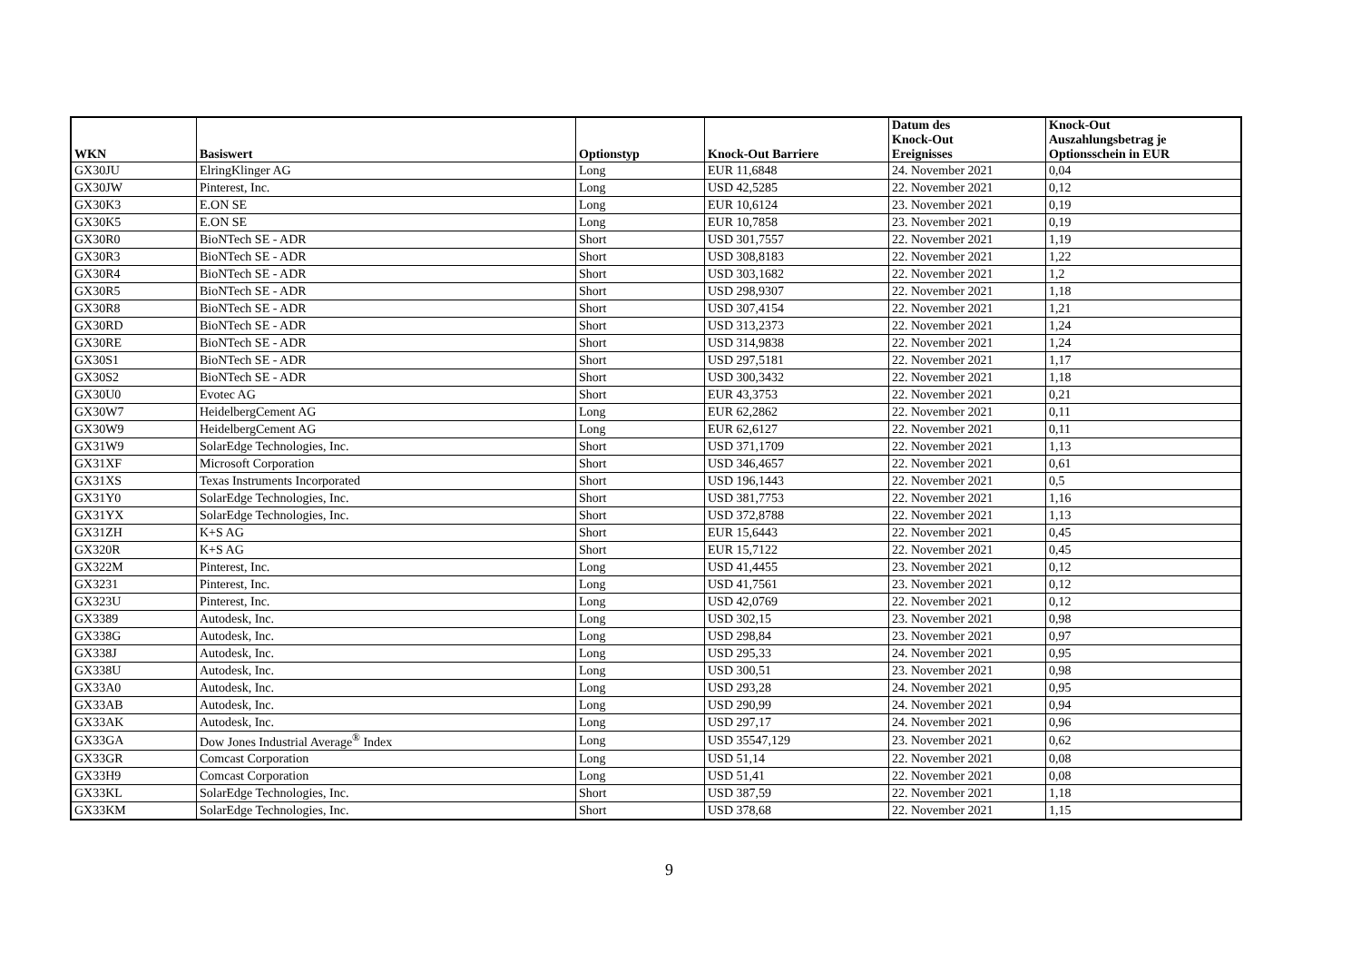| WKN | Basiswert | Optionstyp | Knock-Out Barriere | Datum des Knock-Out Ereignisses | Knock-Out Auszahlungsbetrag je Optionsschein in EUR |
| --- | --- | --- | --- | --- | --- |
| GX30JU | ElringKlinger AG | Long | EUR 11,6848 | 24. November 2021 | 0,04 |
| GX30JW | Pinterest, Inc. | Long | USD 42,5285 | 22. November 2021 | 0,12 |
| GX30K3 | E.ON SE | Long | EUR 10,6124 | 23. November 2021 | 0,19 |
| GX30K5 | E.ON SE | Long | EUR 10,7858 | 23. November 2021 | 0,19 |
| GX30R0 | BioNTech SE - ADR | Short | USD 301,7557 | 22. November 2021 | 1,19 |
| GX30R3 | BioNTech SE - ADR | Short | USD 308,8183 | 22. November 2021 | 1,22 |
| GX30R4 | BioNTech SE - ADR | Short | USD 303,1682 | 22. November 2021 | 1,2 |
| GX30R5 | BioNTech SE - ADR | Short | USD 298,9307 | 22. November 2021 | 1,18 |
| GX30R8 | BioNTech SE - ADR | Short | USD 307,4154 | 22. November 2021 | 1,21 |
| GX30RD | BioNTech SE - ADR | Short | USD 313,2373 | 22. November 2021 | 1,24 |
| GX30RE | BioNTech SE - ADR | Short | USD 314,9838 | 22. November 2021 | 1,24 |
| GX30S1 | BioNTech SE - ADR | Short | USD 297,5181 | 22. November 2021 | 1,17 |
| GX30S2 | BioNTech SE - ADR | Short | USD 300,3432 | 22. November 2021 | 1,18 |
| GX30U0 | Evotec AG | Short | EUR 43,3753 | 22. November 2021 | 0,21 |
| GX30W7 | HeidelbergCement AG | Long | EUR 62,2862 | 22. November 2021 | 0,11 |
| GX30W9 | HeidelbergCement AG | Long | EUR 62,6127 | 22. November 2021 | 0,11 |
| GX31W9 | SolarEdge Technologies, Inc. | Short | USD 371,1709 | 22. November 2021 | 1,13 |
| GX31XF | Microsoft Corporation | Short | USD 346,4657 | 22. November 2021 | 0,61 |
| GX31XS | Texas Instruments Incorporated | Short | USD 196,1443 | 22. November 2021 | 0,5 |
| GX31Y0 | SolarEdge Technologies, Inc. | Short | USD 381,7753 | 22. November 2021 | 1,16 |
| GX31YX | SolarEdge Technologies, Inc. | Short | USD 372,8788 | 22. November 2021 | 1,13 |
| GX31ZH | K+S AG | Short | EUR 15,6443 | 22. November 2021 | 0,45 |
| GX320R | K+S AG | Short | EUR 15,7122 | 22. November 2021 | 0,45 |
| GX322M | Pinterest, Inc. | Long | USD 41,4455 | 23. November 2021 | 0,12 |
| GX3231 | Pinterest, Inc. | Long | USD 41,7561 | 23. November 2021 | 0,12 |
| GX323U | Pinterest, Inc. | Long | USD 42,0769 | 22. November 2021 | 0,12 |
| GX3389 | Autodesk, Inc. | Long | USD 302,15 | 23. November 2021 | 0,98 |
| GX338G | Autodesk, Inc. | Long | USD 298,84 | 23. November 2021 | 0,97 |
| GX338J | Autodesk, Inc. | Long | USD 295,33 | 24. November 2021 | 0,95 |
| GX338U | Autodesk, Inc. | Long | USD 300,51 | 23. November 2021 | 0,98 |
| GX33A0 | Autodesk, Inc. | Long | USD 293,28 | 24. November 2021 | 0,95 |
| GX33AB | Autodesk, Inc. | Long | USD 290,99 | 24. November 2021 | 0,94 |
| GX33AK | Autodesk, Inc. | Long | USD 297,17 | 24. November 2021 | 0,96 |
| GX33GA | Dow Jones Industrial Average<sup>®</sup> Index | Long | USD 35547,129 | 23. November 2021 | 0,62 |
| GX33GR | Comcast Corporation | Long | USD 51,14 | 22. November 2021 | 0,08 |
| GX33H9 | Comcast Corporation | Long | USD 51,41 | 22. November 2021 | 0,08 |
| GX33KL | SolarEdge Technologies, Inc. | Short | USD 387,59 | 22. November 2021 | 1,18 |
| GX33KM | SolarEdge Technologies, Inc. | Short | USD 378,68 | 22. November 2021 | 1,15 |
9